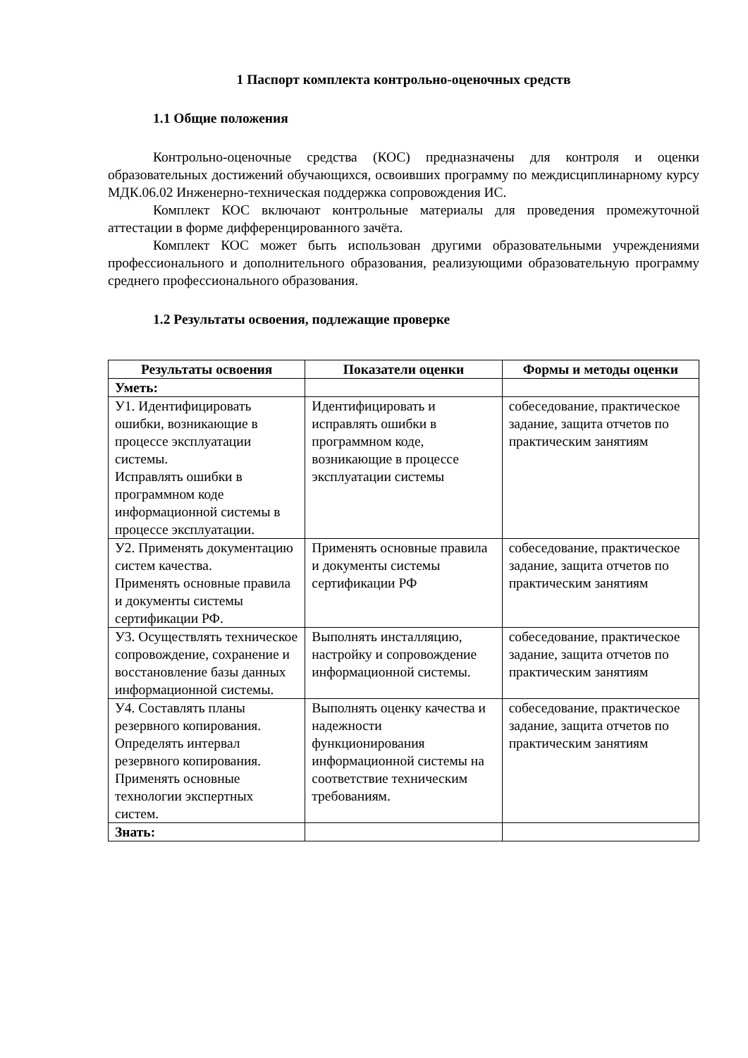1 Паспорт комплекта контрольно-оценочных средств
1.1 Общие положения
Контрольно-оценочные средства (КОС) предназначены для контроля и оценки образовательных достижений обучающихся, освоивших программу по междисциплинарному курсу МДК.06.02 Инженерно-техническая поддержка сопровождения ИС.
Комплект КОС включают контрольные материалы для проведения промежуточной аттестации в форме дифференцированного зачёта.
Комплект КОС может быть использован другими образовательными учреждениями профессионального и дополнительного образования, реализующими образовательную программу среднего профессионального образования.
1.2 Результаты освоения, подлежащие проверке
| Результаты освоения | Показатели оценки | Формы и методы оценки |
| --- | --- | --- |
| Уметь: | | |
| У1. Идентифицировать ошибки, возникающие в процессе эксплуатации системы. Исправлять ошибки в программном коде информационной системы в процессе эксплуатации. | Идентифицировать и исправлять ошибки в программном коде, возникающие в процессе эксплуатации системы | собеседование, практическое задание, защита отчетов по практическим занятиям |
| У2. Применять документацию систем качества. Применять основные правила и документы системы сертификации РФ. | Применять основные правила и документы системы сертификации РФ | собеседование, практическое задание, защита отчетов по практическим занятиям |
| У3. Осуществлять техническое сопровождение, сохранение и восстановление базы данных информационной системы. | Выполнять инсталляцию, настройку и сопровождение информационной системы. | собеседование, практическое задание, защита отчетов по практическим занятиям |
| У4. Составлять планы резервного копирования. Определять интервал резервного копирования. Применять основные технологии экспертных систем. | Выполнять оценку качества и надежности функционирования информационной системы на соответствие техническим требованиям. | собеседование, практическое задание, защита отчетов по практическим занятиям |
| Знать: | | |